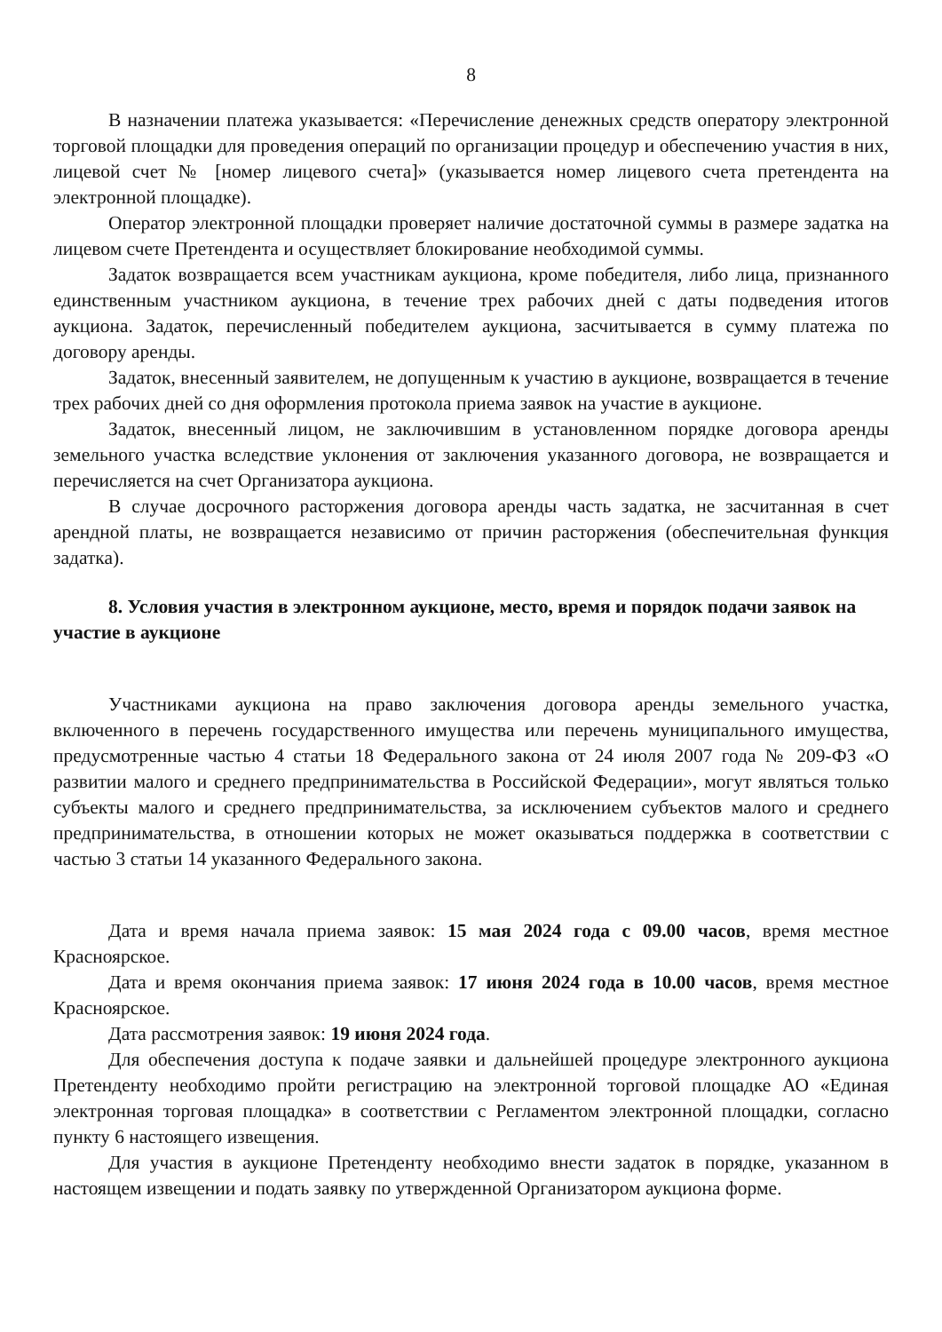8
В назначении платежа указывается: «Перечисление денежных средств оператору электронной торговой площадки для проведения операций по организации процедур и обеспечению участия в них, лицевой счет № [номер лицевого счета]» (указывается номер лицевого счета претендента на электронной площадке).
Оператор электронной площадки проверяет наличие достаточной суммы в размере задатка на лицевом счете Претендента и осуществляет блокирование необходимой суммы.
Задаток возвращается всем участникам аукциона, кроме победителя, либо лица, признанного единственным участником аукциона, в течение трех рабочих дней с даты подведения итогов аукциона. Задаток, перечисленный победителем аукциона, засчитывается в сумму платежа по договору аренды.
Задаток, внесенный заявителем, не допущенным к участию в аукционе, возвращается в течение трех рабочих дней со дня оформления протокола приема заявок на участие в аукционе.
Задаток, внесенный лицом, не заключившим в установленном порядке договора аренды земельного участка вследствие уклонения от заключения указанного договора, не возвращается и перечисляется на счет Организатора аукциона.
В случае досрочного расторжения договора аренды часть задатка, не засчитанная в счет арендной платы, не возвращается независимо от причин расторжения (обеспечительная функция задатка).
8. Условия участия в электронном аукционе, место, время и порядок подачи заявок на участие в аукционе
Участниками аукциона на право заключения договора аренды земельного участка, включенного в перечень государственного имущества или перечень муниципального имущества, предусмотренные частью 4 статьи 18 Федерального закона от 24 июля 2007 года № 209-ФЗ «О развитии малого и среднего предпринимательства в Российской Федерации», могут являться только субъекты малого и среднего предпринимательства, за исключением субъектов малого и среднего предпринимательства, в отношении которых не может оказываться поддержка в соответствии с частью 3 статьи 14 указанного Федерального закона.
Дата и время начала приема заявок: 15 мая 2024 года с 09.00 часов, время местное Красноярское.
Дата и время окончания приема заявок: 17 июня 2024 года в 10.00 часов, время местное Красноярское.
Дата рассмотрения заявок: 19 июня 2024 года.
Для обеспечения доступа к подаче заявки и дальнейшей процедуре электронного аукциона Претенденту необходимо пройти регистрацию на электронной торговой площадке АО «Единая электронная торговая площадка» в соответствии с Регламентом электронной площадки, согласно пункту 6 настоящего извещения.
Для участия в аукционе Претенденту необходимо внести задаток в порядке, указанном в настоящем извещении и подать заявку по утвержденной Организатором аукциона форме.